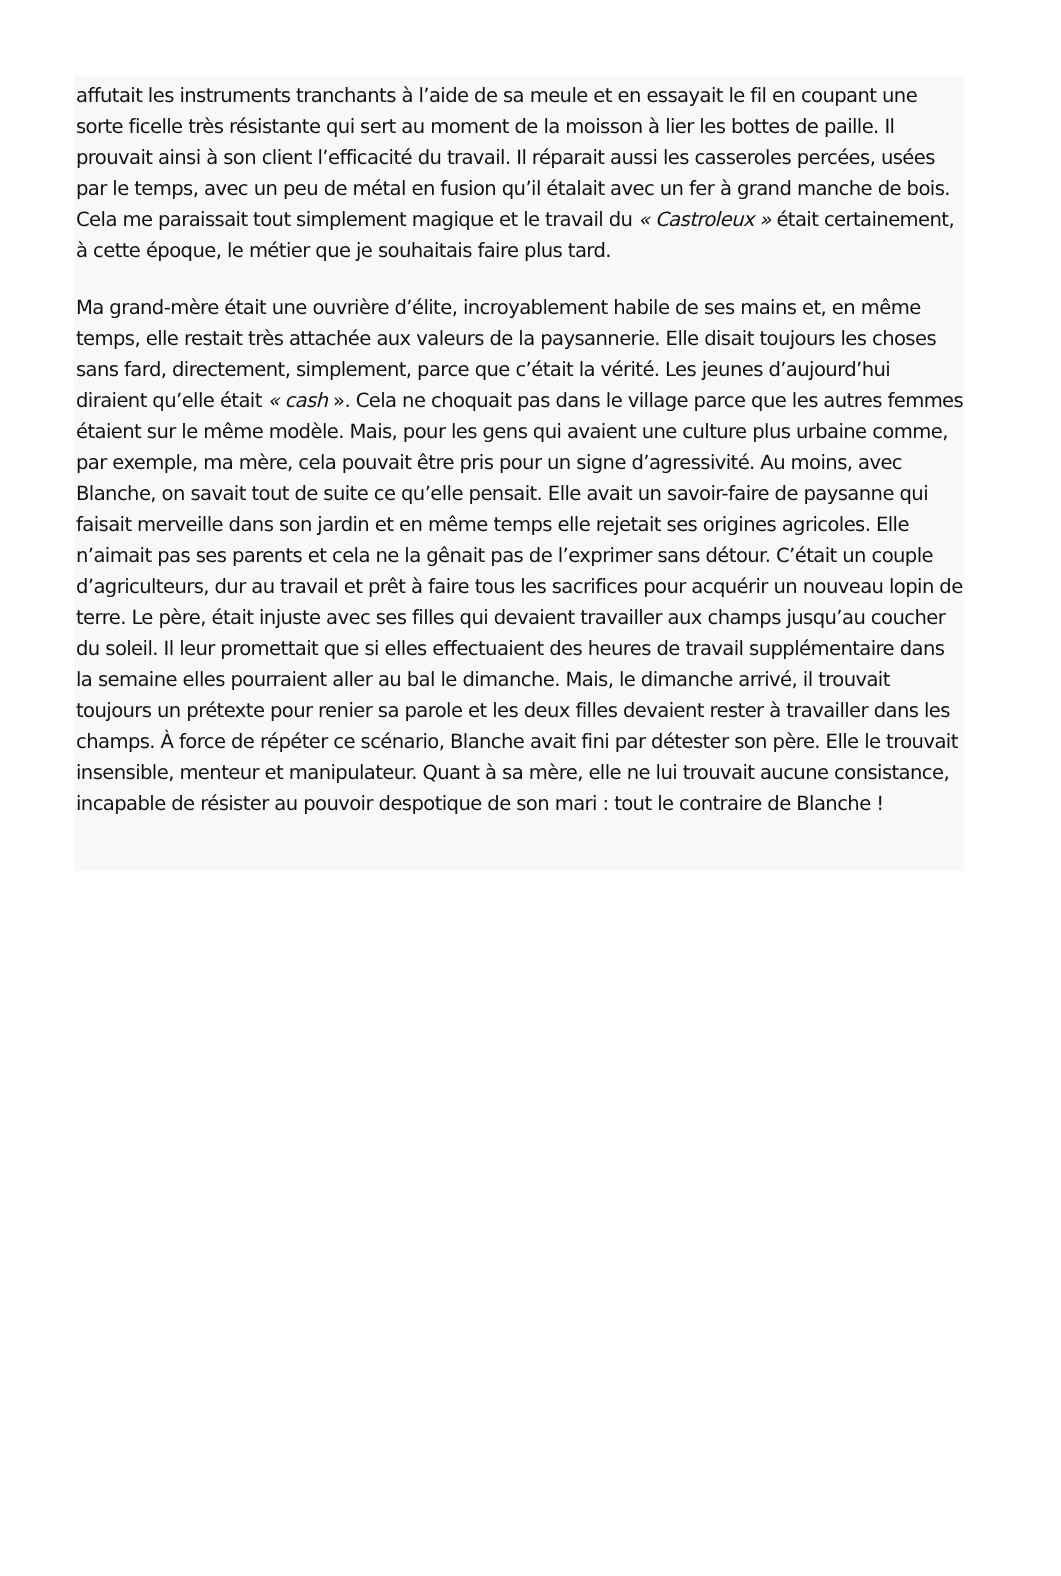affutait les instruments tranchants à l’aide de sa meule et en essayait le fil en coupant une sorte ficelle très résistante qui sert au moment de la moisson à lier les bottes de paille. Il prouvait ainsi à son client l’efficacité du travail. Il réparait aussi les casseroles percées, usées par le temps, avec un peu de métal en fusion qu’il étalait avec un fer à grand manche de bois. Cela me paraissait tout simplement magique et le travail du « Castroleux » était certainement, à cette époque, le métier que je souhaitais faire plus tard.
Ma grand-mère était une ouvrière d’élite, incroyablement habile de ses mains et, en même temps, elle restait très attachée aux valeurs de la paysannerie. Elle disait toujours les choses sans fard, directement, simplement, parce que c’était la vérité. Les jeunes d’aujourd’hui diraient qu’elle était « cash ». Cela ne choquait pas dans le village parce que les autres femmes étaient sur le même modèle. Mais, pour les gens qui avaient une culture plus urbaine comme, par exemple, ma mère, cela pouvait être pris pour un signe d’agressivité. Au moins, avec Blanche, on savait tout de suite ce qu’elle pensait. Elle avait un savoir-faire de paysanne qui faisait merveille dans son jardin et en même temps elle rejetait ses origines agricoles. Elle n’aimait pas ses parents et cela ne la gênait pas de l’exprimer sans détour. C’était un couple d’agriculteurs, dur au travail et prêt à faire tous les sacrifices pour acquérir un nouveau lopin de terre. Le père, était injuste avec ses filles qui devaient travailler aux champs jusqu’au coucher du soleil. Il leur promettait que si elles effectuaient des heures de travail supplémentaire dans la semaine elles pourraient aller au bal le dimanche. Mais, le dimanche arrivé, il trouvait toujours un prétexte pour renier sa parole et les deux filles devaient rester à travailler dans les champs. À force de répéter ce scénario, Blanche avait fini par détester son père. Elle le trouvait insensible, menteur et manipulateur. Quant à sa mère, elle ne lui trouvait aucune consistance, incapable de résister au pouvoir despotique de son mari : tout le contraire de Blanche !